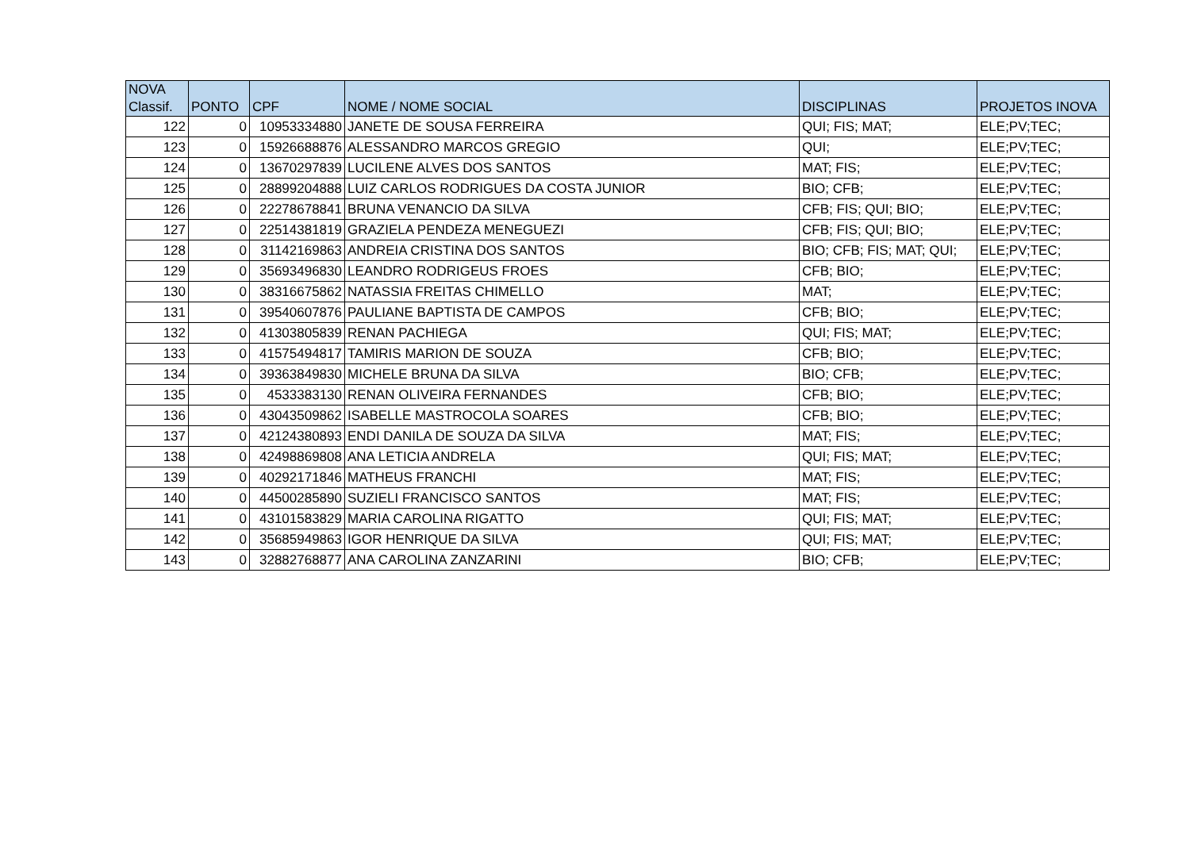| NOVA Classif. | PONTO | CPF | NOME / NOME SOCIAL | DISCIPLINAS | PROJETOS INOVA |
| --- | --- | --- | --- | --- | --- |
| 122 | 0 | 10953334880 | JANETE DE SOUSA FERREIRA | QUI; FIS; MAT; | ELE;PV;TEC; |
| 123 | 0 | 15926688876 | ALESSANDRO MARCOS GREGIO | QUI; | ELE;PV;TEC; |
| 124 | 0 | 13670297839 | LUCILENE ALVES DOS SANTOS | MAT; FIS; | ELE;PV;TEC; |
| 125 | 0 | 28899204888 | LUIZ CARLOS RODRIGUES DA COSTA JUNIOR | BIO; CFB; | ELE;PV;TEC; |
| 126 | 0 | 22278678841 | BRUNA VENANCIO DA SILVA | CFB; FIS; QUI; BIO; | ELE;PV;TEC; |
| 127 | 0 | 22514381819 | GRAZIELA PENDEZA MENEGUEZI | CFB; FIS; QUI; BIO; | ELE;PV;TEC; |
| 128 | 0 | 31142169863 | ANDREIA CRISTINA DOS SANTOS | BIO; CFB; FIS; MAT; QUI; | ELE;PV;TEC; |
| 129 | 0 | 35693496830 | LEANDRO RODRIGEUS FROES | CFB; BIO; | ELE;PV;TEC; |
| 130 | 0 | 38316675862 | NATASSIA FREITAS CHIMELLO | MAT; | ELE;PV;TEC; |
| 131 | 0 | 39540607876 | PAULIANE BAPTISTA DE CAMPOS | CFB; BIO; | ELE;PV;TEC; |
| 132 | 0 | 41303805839 | RENAN PACHIEGA | QUI; FIS; MAT; | ELE;PV;TEC; |
| 133 | 0 | 41575494817 | TAMIRIS MARION DE SOUZA | CFB; BIO; | ELE;PV;TEC; |
| 134 | 0 | 39363849830 | MICHELE BRUNA DA SILVA | BIO; CFB; | ELE;PV;TEC; |
| 135 | 0 | 4533383130 | RENAN OLIVEIRA FERNANDES | CFB; BIO; | ELE;PV;TEC; |
| 136 | 0 | 43043509862 | ISABELLE MASTROCOLA SOARES | CFB; BIO; | ELE;PV;TEC; |
| 137 | 0 | 42124380893 | ENDI DANILA DE SOUZA DA SILVA | MAT; FIS; | ELE;PV;TEC; |
| 138 | 0 | 42498869808 | ANA LETICIA ANDRELA | QUI; FIS; MAT; | ELE;PV;TEC; |
| 139 | 0 | 40292171846 | MATHEUS FRANCHI | MAT; FIS; | ELE;PV;TEC; |
| 140 | 0 | 44500285890 | SUZIELI FRANCISCO SANTOS | MAT; FIS; | ELE;PV;TEC; |
| 141 | 0 | 43101583829 | MARIA CAROLINA RIGATTO | QUI; FIS; MAT; | ELE;PV;TEC; |
| 142 | 0 | 35685949863 | IGOR HENRIQUE DA SILVA | QUI; FIS; MAT; | ELE;PV;TEC; |
| 143 | 0 | 32882768877 | ANA CAROLINA ZANZARINI | BIO; CFB; | ELE;PV;TEC; |